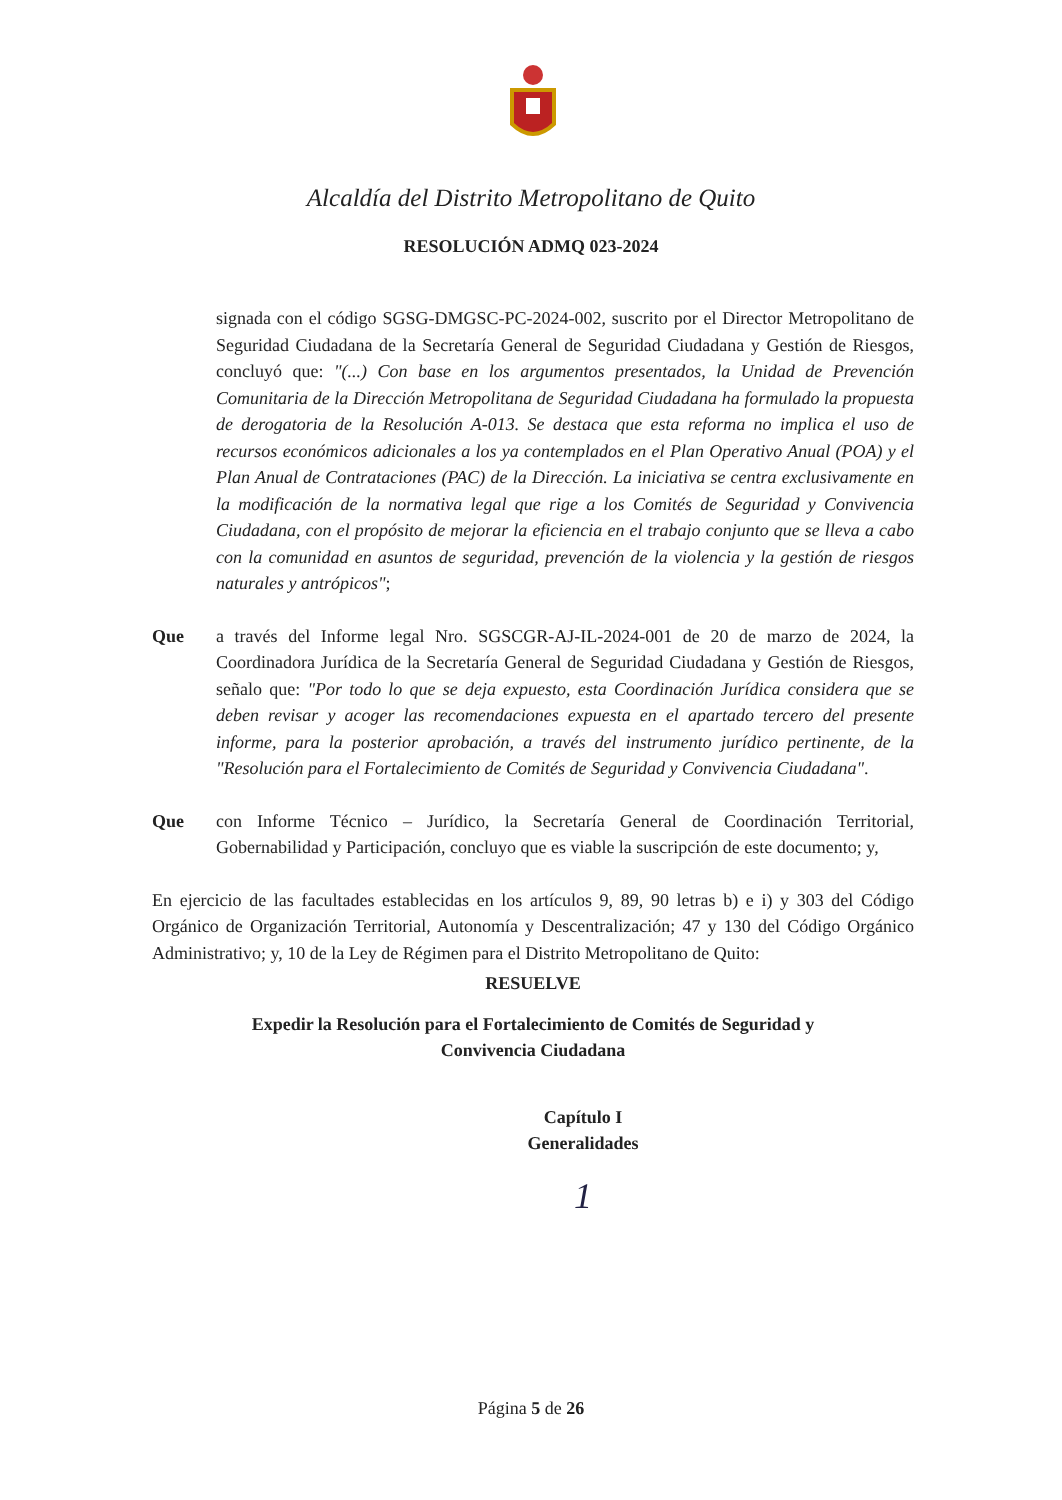Alcaldía del Distrito Metropolitano de Quito
RESOLUCIÓN ADMQ 023-2024
signada con el código SGSG-DMGSC-PC-2024-002, suscrito por el Director Metropolitano de Seguridad Ciudadana de la Secretaría General de Seguridad Ciudadana y Gestión de Riesgos, concluyó que: "(...) Con base en los argumentos presentados, la Unidad de Prevención Comunitaria de la Dirección Metropolitana de Seguridad Ciudadana ha formulado la propuesta de derogatoria de la Resolución A-013. Se destaca que esta reforma no implica el uso de recursos económicos adicionales a los ya contemplados en el Plan Operativo Anual (POA) y el Plan Anual de Contrataciones (PAC) de la Dirección. La iniciativa se centra exclusivamente en la modificación de la normativa legal que rige a los Comités de Seguridad y Convivencia Ciudadana, con el propósito de mejorar la eficiencia en el trabajo conjunto que se lleva a cabo con la comunidad en asuntos de seguridad, prevención de la violencia y la gestión de riesgos naturales y antrópicos";
Que a través del Informe legal Nro. SGSCGR-AJ-IL-2024-001 de 20 de marzo de 2024, la Coordinadora Jurídica de la Secretaría General de Seguridad Ciudadana y Gestión de Riesgos, señalo que: "Por todo lo que se deja expuesto, esta Coordinación Jurídica considera que se deben revisar y acoger las recomendaciones expuesta en el apartado tercero del presente informe, para la posterior aprobación, a través del instrumento jurídico pertinente, de la "Resolución para el Fortalecimiento de Comités de Seguridad y Convivencia Ciudadana".
Que con Informe Técnico – Jurídico, la Secretaría General de Coordinación Territorial, Gobernabilidad y Participación, concluyo que es viable la suscripción de este documento; y,
En ejercicio de las facultades establecidas en los artículos 9, 89, 90 letras b) e i) y 303 del Código Orgánico de Organización Territorial, Autonomía y Descentralización; 47 y 130 del Código Orgánico Administrativo; y, 10 de la Ley de Régimen para el Distrito Metropolitano de Quito:
RESUELVE
Expedir la Resolución para el Fortalecimiento de Comités de Seguridad y
Convivencia Ciudadana
Capítulo I
Generalidades
1
Página 5 de 26